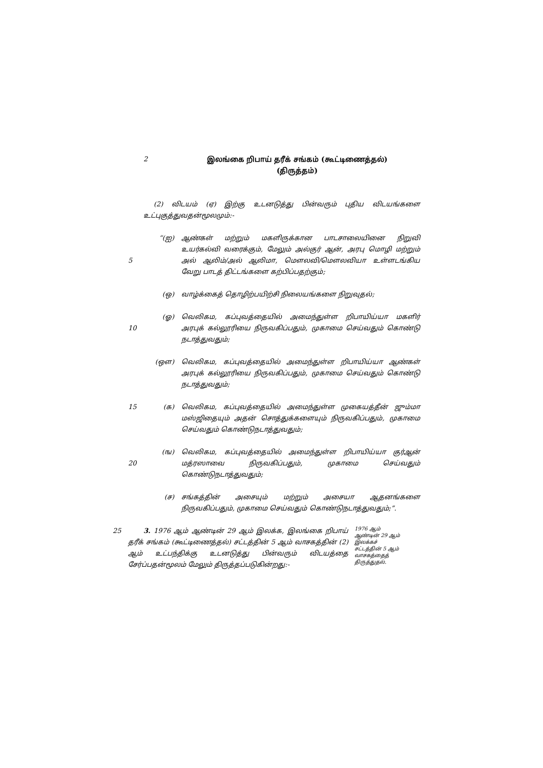2 இலங்கை றிபாய் தரீக் சங்கம் (கூட்டிணைத்தல்)
(திருத்தம்)
(2) விடயம் (ஏ) இற்கு உடனடுத்து பின்வரும் புதிய விடயங்களை உட்புகுத்துவதன்மூலமும்:-
5 “(ஐ) ஆண்கள் மற்றும் மகளிருக்கான பாடசாலையினை நிறுவி உயர்கல்வி வரைக்கும், மேலும் அல்குர் ஆன், அரபு மொழி மற்றும் அல் ஆலிம்/அல் ஆலிமா, மௌலவி/மௌலவியா உள்ளடங்கிய வேறு பாடத் திட்டங்களை கற்பிப்பதற்கும்;
(ஒ) வாழ்க்கைத் தொழிற்பயிற்சி நிலையங்களை நிறுவுதல்;
10 (ஓ) வெலிகம, கப்புவத்தையில் அமைந்துள்ள றிபாயிய்யா மகளிர் அரபுக் கல்லூரியை நிருவகிப்பதும், முகாமை செய்வதும் கொண்டு நடாத்துவதும்;
(ஔ) வெலிகம, கப்புவத்தையில் அமைந்துள்ள றிபாயிய்யா ஆண்கள் அரபுக் கல்லூரியை நிருவகிப்பதும், முகாமை செய்வதும் கொண்டு நடாத்துவதும்;
15 (க) வெலிகம, கப்புவத்தையில் அமைந்துள்ள முகையத்தீன் ஜும்மா மஸ்ஜிதையும் அதன் சொத்துக்களையும் நிருவகிப்பதும், முகாமை செய்வதும் கொண்டுநடாத்துவதும்;
20 (ங) வெலிகம, கப்புவத்தையில் அமைந்துள்ள றிபாயிய்யா குர்ஆன் மத்ரஸாவை நிருவகிப்பதும், முகாமை செய்வதும் கொண்டுநடாத்துவதும்;
(ச) சங்கத்தின் அசையும் மற்றும் அசையா ஆதனங்களை நிருவகிப்பதும், முகாமை செய்வதும் கொண்டுநடாத்துவதும்;”.
25 3. 1976 ஆம் ஆண்டின் 29 ஆம் இலக்க, இலங்கை றிபாய் தரீக் சங்கம் (கூட்டிணைத்தல்) சட்டத்தின் 5 ஆம் வாசகத்தின் (2) ஆம் உட்பந்திக்கு உடனடுத்து பின்வரும் விடயத்தை சேர்ப்பதன்மூலம் மேலும் திருத்தப்படுகின்றது:-
1976 ஆம் ஆண்டின் 29 ஆம் இலக்கச் சட்டத்தின் 5 ஆம் வாசகத்தைத் திருத்துதல்.